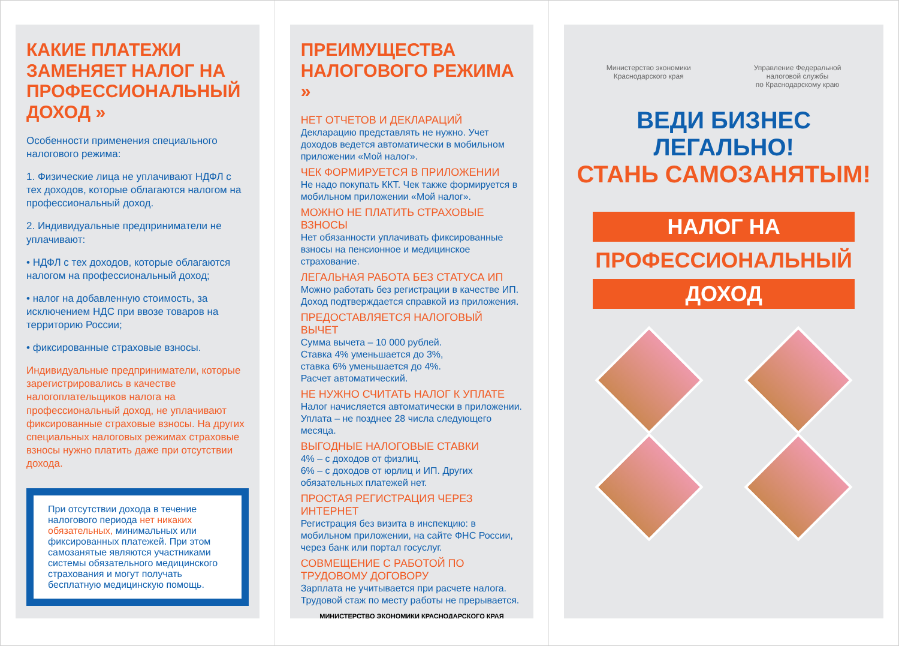КАКИЕ ПЛАТЕЖИ ЗАМЕНЯЕТ НАЛОГ НА ПРОФЕССИОНАЛЬНЫЙ ДОХОД »
Особенности применения специального налогового режима:
1. Физические лица не уплачивают НДФЛ с тех доходов, которые облагаются налогом на профессиональный доход.
2. Индивидуальные предприниматели не уплачивают:
• НДФЛ с тех доходов, которые облагаются налогом на профессиональный доход;
• налог на добавленную стоимость, за исключением НДС при ввозе товаров на территорию России;
• фиксированные страховые взносы.
Индивидуальные предприниматели, которые зарегистрировались в качестве налогоплательщиков налога на профессиональный доход, не уплачивают фиксированные страховые взносы. На других специальных налоговых режимах страховые взносы нужно платить даже при отсутствии дохода.
При отсутствии дохода в течение налогового периода нет никаких обязательных, минимальных или фиксированных платежей. При этом самозанятые являются участниками системы обязательного медицинского страхования и могут получать бесплатную медицинскую помощь.
ПРЕИМУЩЕСТВА НАЛОГОВОГО РЕЖИМА »
НЕТ ОТЧЕТОВ И ДЕКЛАРАЦИЙ
Декларацию представлять не нужно. Учет доходов ведется автоматически в мобильном приложении «Мой налог».
ЧЕК ФОРМИРУЕТСЯ В ПРИЛОЖЕНИИ
Не надо покупать ККТ. Чек также формируется в мобильном приложении «Мой налог».
МОЖНО НЕ ПЛАТИТЬ СТРАХОВЫЕ ВЗНОСЫ
Нет обязанности уплачивать фиксированные взносы на пенсионное и медицинское страхование.
ЛЕГАЛЬНАЯ РАБОТА БЕЗ СТАТУСА ИП
Можно работать без регистрации в качестве ИП. Доход подтверждается справкой из приложения.
ПРЕДОСТАВЛЯЕТСЯ НАЛОГОВЫЙ ВЫЧЕТ
Сумма вычета – 10 000 рублей.
Ставка 4% уменьшается до 3%,
ставка 6% уменьшается до 4%.
Расчет автоматический.
НЕ НУЖНО СЧИТАТЬ НАЛОГ К УПЛАТЕ
Налог начисляется автоматически в приложении. Уплата – не позднее 28 числа следующего месяца.
ВЫГОДНЫЕ НАЛОГОВЫЕ СТАВКИ
4% – с доходов от физлиц.
6% – с доходов от юрлиц и ИП. Других обязательных платежей нет.
ПРОСТАЯ РЕГИСТРАЦИЯ ЧЕРЕЗ ИНТЕРНЕТ
Регистрация без визита в инспекцию: в мобильном приложении, на сайте ФНС России, через банк или портал госуслуг.
СОВМЕЩЕНИЕ С РАБОТОЙ ПО ТРУДОВОМУ ДОГОВОРУ
Зарплата не учитывается при расчете налога. Трудовой стаж по месту работы не прерывается.
МИНИСТЕРСТВО ЭКОНОМИКИ КРАСНОДАРСКОГО КРАЯ
Министерство экономики
Краснодарского края
Управление Федеральной
налоговой службы
по Краснодарскому краю
ВЕДИ БИЗНЕС ЛЕГАЛЬНО!
СТАНЬ САМОЗАНЯТЫМ!
НАЛОГ НА
ПРОФЕССИОНАЛЬНЫЙ
ДОХОД